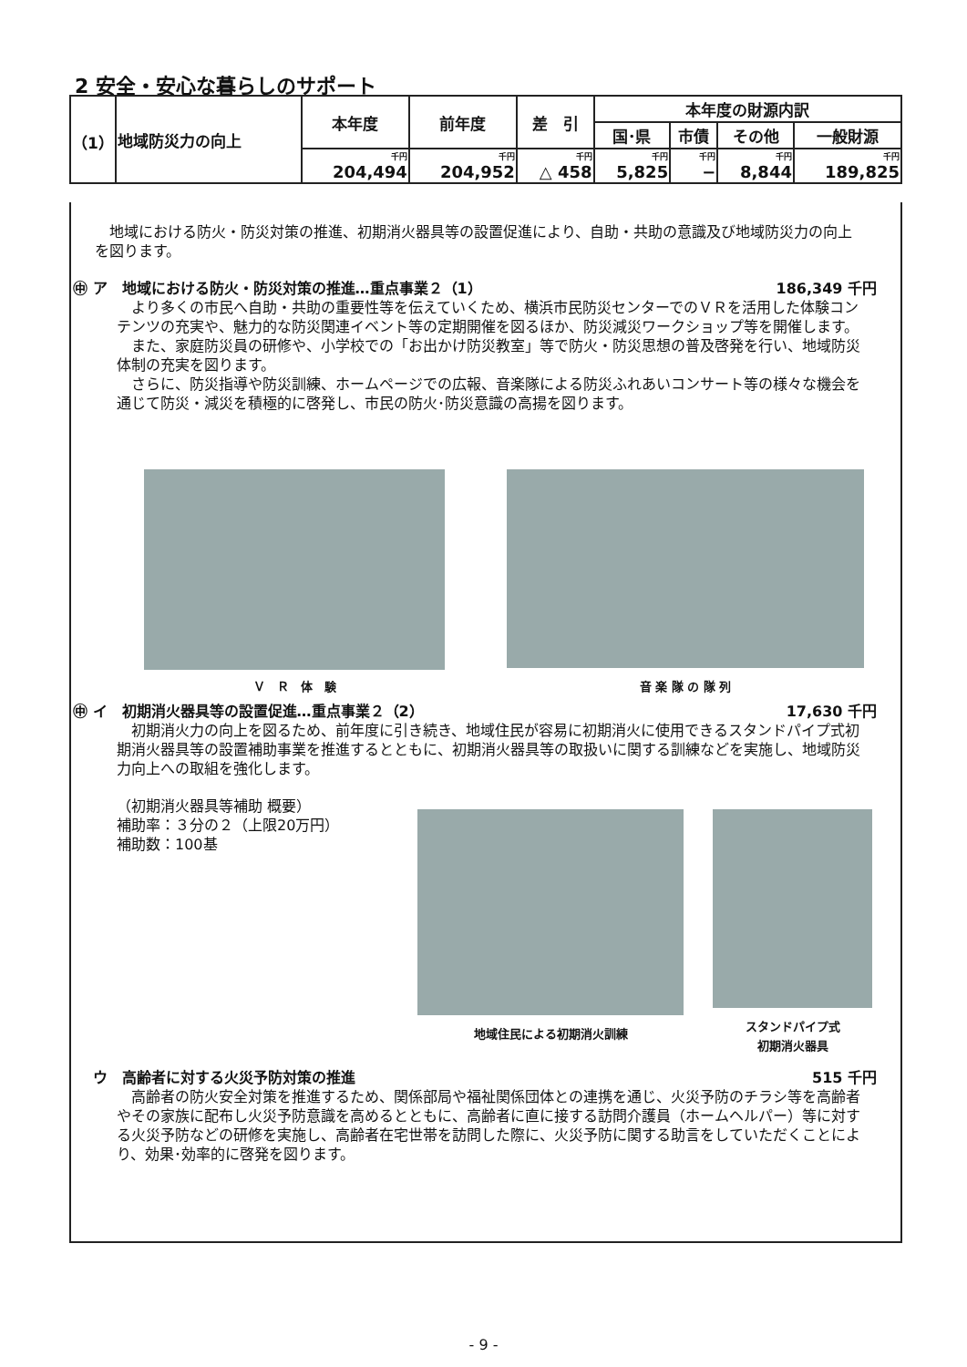2 安全・安心な暮らしのサポート
| （1） | 地域防災力の向上 | 本年度 | 前年度 | 差 引 | 本年度の財源内訳 | | | |
| | | | | | 国･県 | 市債 | その他 | 一般財源 |
| | | 千円 204,494 | 千円 204,952 | 千円 △ 458 | 千円 5,825 | 千円 − | 千円 8,844 | 千円 189,825 |
　地域における防火・防災対策の推進、初期消火器具等の設置促進により、自助・共助の意識及び地域防災力の向上を図ります。
㊥ ア　地域における防火・防災対策の推進…重点事業２（1） 186,349 千円
　より多くの市民へ自助・共助の重要性等を伝えていくため、横浜市民防災センターでのＶＲを活用した体験コンテンツの充実や、魅力的な防災関連イベント等の定期開催を図るほか、防災減災ワークショップ等を開催します。
　また、家庭防災員の研修や、小学校での「お出かけ防災教室」等で防火・防災思想の普及啓発を行い、地域防災体制の充実を図ります。
　さらに、防災指導や防災訓練、ホームページでの広報、音楽隊による防災ふれあいコンサート等の様々な機会を通じて防災・減災を積極的に啓発し、市民の防火･防災意識の高揚を図ります。
Ｖ　Ｒ　体　験 音 楽 隊 の 隊 列
㊥ イ　初期消火器具等の設置促進…重点事業２（2） 17,630 千円
　初期消火力の向上を図るため、前年度に引き続き、地域住民が容易に初期消火に使用できるスタンドパイプ式初期消火器具等の設置補助事業を推進するとともに、初期消火器具等の取扱いに関する訓練などを実施し、地域防災力向上への取組を強化します。
（初期消火器具等補助 概要）
補助率：３分の２（上限20万円）
補助数：100基
地域住民による初期消火訓練 スタンドパイプ式
初期消火器具
　 ウ　高齢者に対する火災予防対策の推進 515 千円
　高齢者の防火安全対策を推進するため、関係部局や福祉関係団体との連携を通じ、火災予防のチラシ等を高齢者やその家族に配布し火災予防意識を高めるとともに、高齢者に直に接する訪問介護員（ホームヘルパー）等に対する火災予防などの研修を実施し、高齢者在宅世帯を訪問した際に、火災予防に関する助言をしていただくことにより、効果･効率的に啓発を図ります。
- 9 -